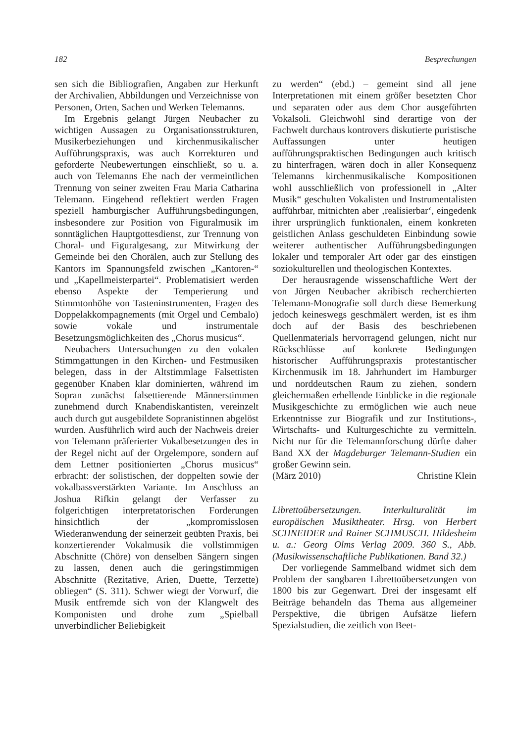182 Besprechungen
sen sich die Bibliografien, Angaben zur Herkunft der Archivalien, Abbildungen und Verzeichnisse von Personen, Orten, Sachen und Werken Telemanns.
Im Ergebnis gelangt Jürgen Neubacher zu wichtigen Aussagen zu Organisationsstrukturen, Musikerbeziehungen und kirchenmusikalischer Aufführungspraxis, was auch Korrekturen und geforderte Neubewertungen einschließt, so u. a. auch von Telemanns Ehe nach der vermeintlichen Trennung von seiner zweiten Frau Maria Catharina Telemann. Eingehend reflektiert werden Fragen speziell hamburgischer Aufführungsbedingungen, insbesondere zur Position von Figuralmusik im sonntäglichen Hauptgottesdienst, zur Trennung von Choral- und Figuralgesang, zur Mitwirkung der Gemeinde bei den Chorälen, auch zur Stellung des Kantors im Spannungsfeld zwischen „Kantoren-“ und „Kapellmeisterpartei“. Problematisiert werden ebenso Aspekte der Temperierung und Stimmtonhöhe von Tasteninstrumenten, Fragen des Doppelakkompagnements (mit Orgel und Cembalo) sowie vokale und instrumentale Besetzungsmöglichkeiten des „Chorus musicus“.
Neubachers Untersuchungen zu den vokalen Stimmgattungen in den Kirchen- und Festmusiken belegen, dass in der Altstimmlage Falsettisten gegenüber Knaben klar dominierten, während im Sopran zunächst falsettierende Männerstimmen zunehmend durch Knabendiskantisten, vereinzelt auch durch gut ausgebildete Sopranistinnen abgelöst wurden. Ausführlich wird auch der Nachweis dreier von Telemann präferierter Vokalbesetzungen des in der Regel nicht auf der Orgelempore, sondern auf dem Lettner positionierten „Chorus musicus“ erbracht: der solistischen, der doppelten sowie der vokalbassverstärkten Variante. Im Anschluss an Joshua Rifkin gelangt der Verfasser zu folgerichtigen interpretatorischen Forderungen hinsichtlich der „kompromisslosen Wiederanwendung der seinerzeit geübten Praxis, bei konzertierender Vokalmusik die vollstimmigen Abschnitte (Chöre) von denselben Sängern singen zu lassen, denen auch die geringstimmigen Abschnitte (Rezitative, Arien, Duette, Terzette) obliegen“ (S. 311). Schwer wiegt der Vorwurf, die Musik entfremde sich von der Klangwelt des Komponisten und drohe zum „Spielball unverbindlicher Beliebigkeit
zu werden“ (ebd.) – gemeint sind all jene Interpretationen mit einem größer besetzten Chor und separaten oder aus dem Chor ausgeführten Vokalsoli. Gleichwohl sind derartige von der Fachwelt durchaus kontrovers diskutierte puristische Auffassungen unter heutigen aufführungspraktischen Bedingungen auch kritisch zu hinterfragen, wären doch in aller Konsequenz Telemanns kirchenmusikalische Kompositionen wohl ausschließlich von professionell in „Alter Musik“ geschulten Vokalisten und Instrumentalisten aufführbar, mitnichten aber ‚realisierbar‘, eingedenk ihrer ursprünglich funktionalen, einem konkreten geistlichen Anlass geschuldeten Einbindung sowie weiterer authentischer Aufführungsbedingungen lokaler und temporaler Art oder gar des einstigen soziokulturellen und theologischen Kontextes.
Der herausragende wissenschaftliche Wert der von Jürgen Neubacher akribisch recherchierten Telemann-Monografie soll durch diese Bemerkung jedoch keineswegs geschmälert werden, ist es ihm doch auf der Basis des beschriebenen Quellenmaterials hervorragend gelungen, nicht nur Rückschlüsse auf konkrete Bedingungen historischer Aufführungspraxis protestantischer Kirchenmusik im 18. Jahrhundert im Hamburger und norddeutschen Raum zu ziehen, sondern gleichermaßen erhellende Einblicke in die regionale Musikgeschichte zu ermöglichen wie auch neue Erkenntnisse zur Biografik und zur Institutions-, Wirtschafts- und Kulturgeschichte zu vermitteln. Nicht nur für die Telemannforschung dürfte daher Band XX der Magdeburger Telemann-Studien ein großer Gewinn sein.
(März 2010) Christine Klein
Librettoübersetzungen. Interkulturalität im europäischen Musiktheater. Hrsg. von Herbert SCHNEIDER und Rainer SCHMUSCH. Hildesheim u. a.: Georg Olms Verlag 2009. 360 S., Abb. (Musikwissenschaftliche Publikationen. Band 32.)
Der vorliegende Sammelband widmet sich dem Problem der sangbaren Librettoübersetzungen von 1800 bis zur Gegenwart. Drei der insgesamt elf Beiträge behandeln das Thema aus allgemeiner Perspektive, die übrigen Aufsätze liefern Spezialstudien, die zeitlich von Beet-